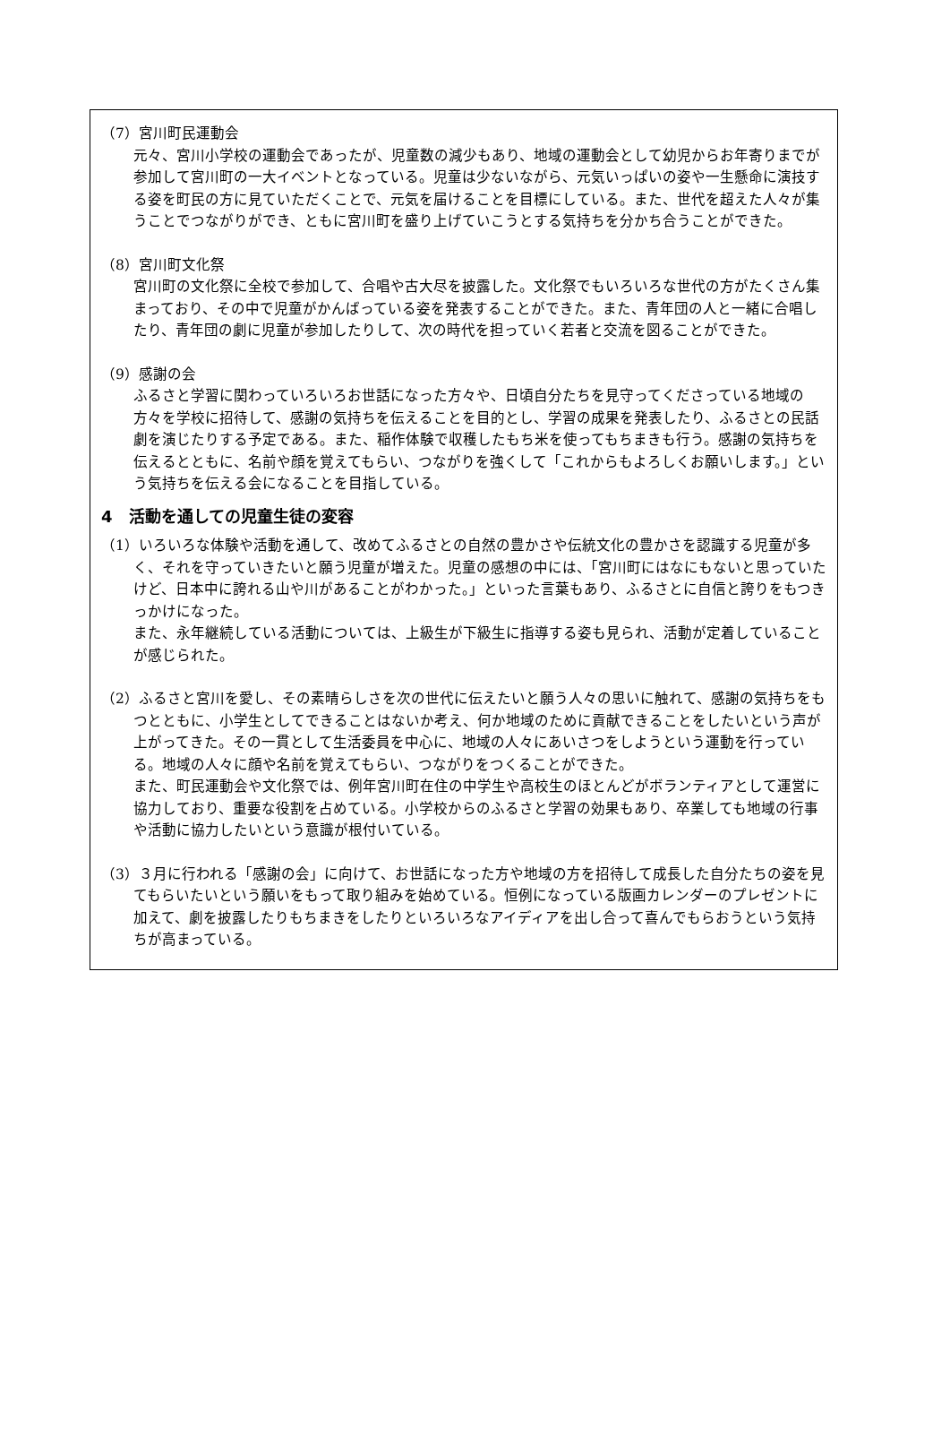（7）宮川町民運動会
元々、宮川小学校の運動会であったが、児童数の減少もあり、地域の運動会として幼児からお年寄りまでが参加して宮川町の一大イベントとなっている。児童は少ないながら、元気いっぱいの姿や一生懸命に演技する姿を町民の方に見ていただくことで、元気を届けることを目標にしている。また、世代を超えた人々が集うことでつながりができ、ともに宮川町を盛り上げていこうとする気持ちを分かち合うことができた。
（8）宮川町文化祭
宮川町の文化祭に全校で参加して、合唱や古大尽を披露した。文化祭でもいろいろな世代の方がたくさん集まっており、その中で児童がかんばっている姿を発表することができた。また、青年団の人と一緒に合唱したり、青年団の劇に児童が参加したりして、次の時代を担っていく若者と交流を図ることができた。
（9）感謝の会
ふるさと学習に関わっていろいろお世話になった方々や、日頃自分たちを見守ってくださっている地域の方々を学校に招待して、感謝の気持ちを伝えることを目的とし、学習の成果を発表したり、ふるさとの民話劇を演じたりする予定である。また、稲作体験で収穫したもち米を使ってもちまきも行う。感謝の気持ちを伝えるとともに、名前や顔を覚えてもらい、つながりを強くして「これからもよろしくお願いします。」という気持ちを伝える会になることを目指している。
4　活動を通しての児童生徒の変容
（1）いろいろな体験や活動を通して、改めてふるさとの自然の豊かさや伝統文化の豊かさを認識する児童が多く、それを守っていきたいと願う児童が増えた。児童の感想の中には、「宮川町にはなにもないと思っていたけど、日本中に誇れる山や川があることがわかった。」といった言葉もあり、ふるさとに自信と誇りをもつきっかけになった。
また、永年継続している活動については、上級生が下級生に指導する姿も見られ、活動が定着していることが感じられた。
（2）ふるさと宮川を愛し、その素晴らしさを次の世代に伝えたいと願う人々の思いに触れて、感謝の気持ちをもつとともに、小学生としてできることはないか考え、何か地域のために貢献できることをしたいという声が上がってきた。その一貫として生活委員を中心に、地域の人々にあいさつをしようという運動を行っている。地域の人々に顔や名前を覚えてもらい、つながりをつくることができた。
また、町民運動会や文化祭では、例年宮川町在住の中学生や高校生のほとんどがボランティアとして運営に協力しており、重要な役割を占めている。小学校からのふるさと学習の効果もあり、卒業しても地域の行事や活動に協力したいという意識が根付いている。
（3）３月に行われる「感謝の会」に向けて、お世話になった方や地域の方を招待して成長した自分たちの姿を見てもらいたいという願いをもって取り組みを始めている。恒例になっている版画カレンダーのプレゼントに加えて、劇を披露したりもちまきをしたりといろいろなアイディアを出し合って喜んでもらおうという気持ちが高まっている。